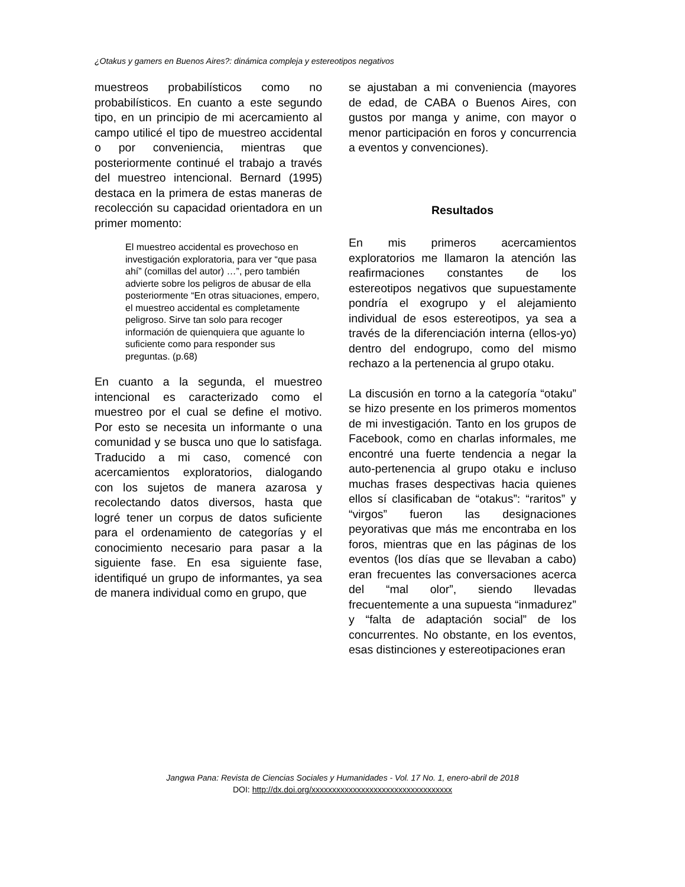¿Otakus y gamers en Buenos Aires?: dinámica compleja y estereotipos negativos
muestreos probabilísticos como no probabilísticos. En cuanto a este segundo tipo, en un principio de mi acercamiento al campo utilicé el tipo de muestreo accidental o por conveniencia, mientras que posteriormente continué el trabajo a través del muestreo intencional. Bernard (1995) destaca en la primera de estas maneras de recolección su capacidad orientadora en un primer momento:
El muestreo accidental es provechoso en investigación exploratoria, para ver “que pasa ahí” (comillas del autor) …”, pero también advierte sobre los peligros de abusar de ella posteriormente “En otras situaciones, empero, el muestreo accidental es completamente peligroso. Sirve tan solo para recoger información de quienquiera que aguante lo suficiente como para responder sus preguntas. (p.68)
En cuanto a la segunda, el muestreo intencional es caracterizado como el muestreo por el cual se define el motivo. Por esto se necesita un informante o una comunidad y se busca uno que lo satisfaga. Traducido a mi caso, comencé con acercamientos exploratorios, dialogando con los sujetos de manera azarosa y recolectando datos diversos, hasta que logré tener un corpus de datos suficiente para el ordenamiento de categorías y el conocimiento necesario para pasar a la siguiente fase. En esa siguiente fase, identifiqué un grupo de informantes, ya sea de manera individual como en grupo, que
se ajustaban a mi conveniencia (mayores de edad, de CABA o Buenos Aires, con gustos por manga y anime, con mayor o menor participación en foros y concurrencia a eventos y convenciones).
Resultados
En mis primeros acercamientos exploratorios me llamaron la atención las reafirmaciones constantes de los estereotipos negativos que supuestamente pondría el exogrupo y el alejamiento individual de esos estereotipos, ya sea a través de la diferenciación interna (ellos-yo) dentro del endogrupo, como del mismo rechazo a la pertenencia al grupo otaku.
La discusión en torno a la categoría “otaku” se hizo presente en los primeros momentos de mi investigación. Tanto en los grupos de Facebook, como en charlas informales, me encontré una fuerte tendencia a negar la auto-pertenencia al grupo otaku e incluso muchas frases despectivas hacia quienes ellos sí clasificaban de “otakus”: “raritos” y “virgos” fueron las designaciones peyorativas que más me encontraba en los foros, mientras que en las páginas de los eventos (los días que se llevaban a cabo) eran frecuentes las conversaciones acerca del “mal olor”, siendo llevadas frecuentemente a una supuesta “inmadurez” y “falta de adaptación social” de los concurrentes. No obstante, en los eventos, esas distinciones y estereotipaciones eran
Jangwa Pana: Revista de Ciencias Sociales y Humanidades - Vol. 17 No. 1, enero-abril de 2018
DOI: http://dx.doi.org/xxxxxxxxxxxxxxxxxxxxxxxxxxxxxxxxxx